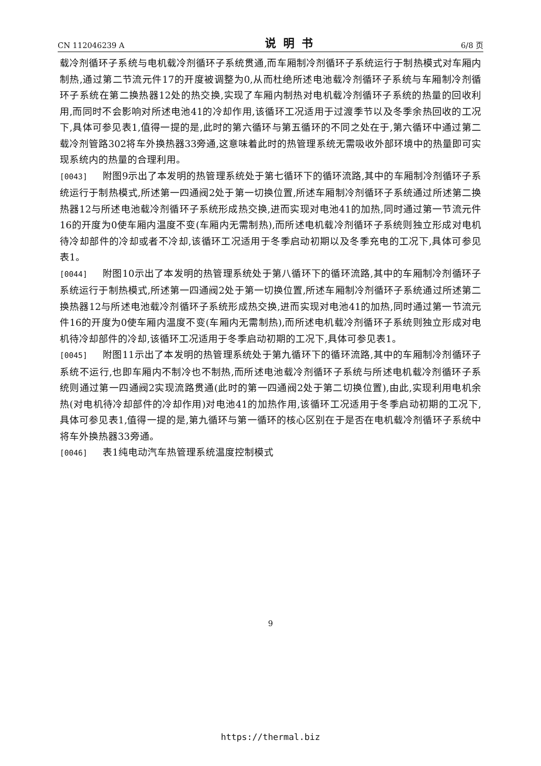CN 112046239 A 说明书 6/8 页
载冷剂循环子系统与电机载冷剂循环子系统贯通,而车厢制冷剂循环子系统运行于制热模式对车厢内制热,通过第二节流元件17的开度被调整为0,从而杜绝所述电池载冷剂循环子系统与车厢制冷剂循环子系统在第二换热器12处的热交换,实现了车厢内制热对电机载冷剂循环子系统的热量的回收利用,而同时不会影响对所述电池41的冷却作用,该循环工况适用于过渡季节以及冬季余热回收的工况下,具体可参见表1,值得一提的是,此时的第六循环与第五循环的不同之处在于,第六循环中通过第二载冷剂管路302将车外换热器33旁通,这意味着此时的热管理系统无需吸收外部环境中的热量即可实现系统内的热量的合理利用。
[0043] 附图9示出了本发明的热管理系统处于第七循环下的循环流路,其中的车厢制冷剂循环子系统运行于制热模式,所述第一四通阀2处于第一切换位置,所述车厢制冷剂循环子系统通过所述第二换热器12与所述电池载冷剂循环子系统形成热交换,进而实现对电池41的加热,同时通过第一节流元件16的开度为0使车厢内温度不变(车厢内无需制热),而所述电机载冷剂循环子系统则独立形成对电机待冷却部件的冷却或者不冷却,该循环工况适用于冬季启动初期以及冬季充电的工况下,具体可参见表1。
[0044] 附图10示出了本发明的热管理系统处于第八循环下的循环流路,其中的车厢制冷剂循环子系统运行于制热模式,所述第一四通阀2处于第一切换位置,所述车厢制冷剂循环子系统通过所述第二换热器12与所述电池载冷剂循环子系统形成热交换,进而实现对电池41的加热,同时通过第一节流元件16的开度为0使车厢内温度不变(车厢内无需制热),而所述电机载冷剂循环子系统则独立形成对电机待冷却部件的冷却,该循环工况适用于冬季启动初期的工况下,具体可参见表1。
[0045] 附图11示出了本发明的热管理系统处于第九循环下的循环流路,其中的车厢制冷剂循环子系统不运行,也即车厢内不制冷也不制热,而所述电池载冷剂循环子系统与所述电机载冷剂循环子系统则通过第一四通阀2实现流路贯通(此时的第一四通阀2处于第二切换位置),由此,实现利用电机余热(对电机待冷却部件的冷却作用)对电池41的加热作用,该循环工况适用于冬季启动初期的工况下,具体可参见表1,值得一提的是,第九循环与第一循环的核心区别在于是否在电机载冷剂循环子系统中将车外换热器33旁通。
[0046] 表1纯电动汽车热管理系统温度控制模式
9
https://thermal.biz